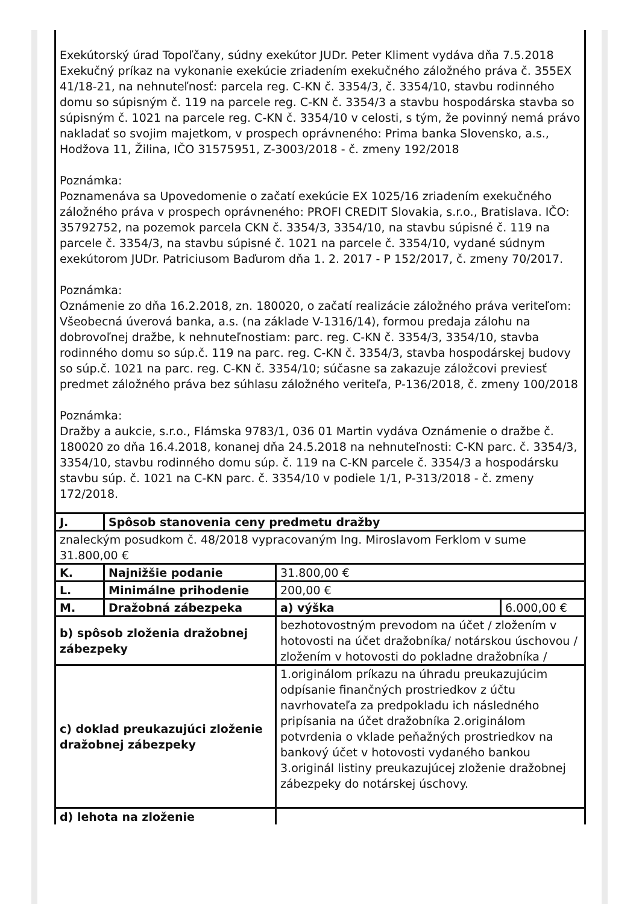| Exekútorský úrad Topoľčany, súdny exekútor JUDr. Peter Kliment vydáva dňa 7.5.2018 Exekučný príkaz na vykonanie exekúcie zriadením exekučného záložného práva č. 355EX 41/18-21, na nehnuteľnosť: parcela reg. C-KN č. 3354/3, č. 3354/10, stavbu rodinného domu so súpisným č. 119 na parcele reg. C-KN č. 3354/3 a stavbu hospodárska stavba so súpisným č. 1021 na parcele reg. C-KN č. 3354/10 v celosti, s tým, že povinný nemá právo nakladať so svojim majetkom, v prospech oprávneného: Prima banka Slovensko, a.s., Hodžova 11, Žilina, IČO 31575951, Z-3003/2018 - č. zmeny 192/2018 Poznámka: Poznamenáva sa Upovedomenie o začatí exekúcie EX 1025/16 zriadením exekučného záložného práva v prospech oprávneného: PROFI CREDIT Slovakia, s.r.o., Bratislava. IČO: 35792752, na pozemok parcela CKN č. 3354/3, 3354/10, na stavbu súpisné č. 119 na parcele č. 3354/3, na stavbu súpisné č. 1021 na parcele č. 3354/10, vydané súdnym exekútorom JUDr. Patriciusom Baďurom dňa 1. 2. 2017 - P 152/2017, č. zmeny 70/2017. Poznámka: Oznámenie zo dňa 16.2.2018, zn. 180020, o začatí realizácie záložného práva veriteľom: Všeobecná úverová banka, a.s. (na základe V-1316/14), formou predaja zálohu na dobrovoľnej dražbe, k nehnuteľnostiam: parc. reg. C-KN č. 3354/3, 3354/10, stavba rodinného domu so súp.č. 119 na parc. reg. C-KN č. 3354/3, stavba hospodárskej budovy so súp.č. 1021 na parc. reg. C-KN č. 3354/10; súčasne sa zakazuje záložcovi previesť predmet záložného práva bez súhlasu záložného veriteľa, P-136/2018, č. zmeny 100/2018 Poznámka: Dražby a aukcie, s.r.o., Flámska 9783/1, 036 01 Martin vydáva Oznámenie o dražbe č. 180020 zo dňa 16.4.2018, konanej dňa 24.5.2018 na nehnuteľnosti: C-KN parc. č. 3354/3, 3354/10, stavbu rodinného domu súp. č. 119 na C-KN parcele č. 3354/3 a hospodársku stavbu súp. č. 1021 na C-KN parc. č. 3354/10 v podiele 1/1, P-313/2018 - č. zmeny 172/2018. | | | |
| J. | Spôsob stanovenia ceny predmetu dražby | | |
| znaleckým posudkom č. 48/2018 vypracovaným Ing. Miroslavom Ferklom v sume 31.800,00 € | | | |
| K. | Najnižšie podanie | 31.800,00 € | |
| L. | Minimálne prihodenie | 200,00 € | |
| M. | Dražobná zábezpeka | a) výška | 6.000,00 € |
| b) spôsob zloženia dražobnej zábezpeky | | bezhotovostným prevodom na účet / zložením v hotovosti na účet dražobníka/ notárskou úschovou / zložením v hotovosti do pokladne dražobníka / | |
| c) doklad preukazujúci zloženie dražobnej zábezpeky | | 1.originálom príkazu na úhradu preukazujúcim odpísanie finančných prostriedkov z účtu navrhovateľa za predpokladu ich následného pripísania na účet dražobníka 2.originálom potvrdenia o vklade peňažných prostriedkov na bankový účet v hotovosti vydaného bankou 3.originál listiny preukazujúcej zloženie dražobnej zábezpeky do notárskej úschovy. | |
| d) lehota na zloženie | | | |